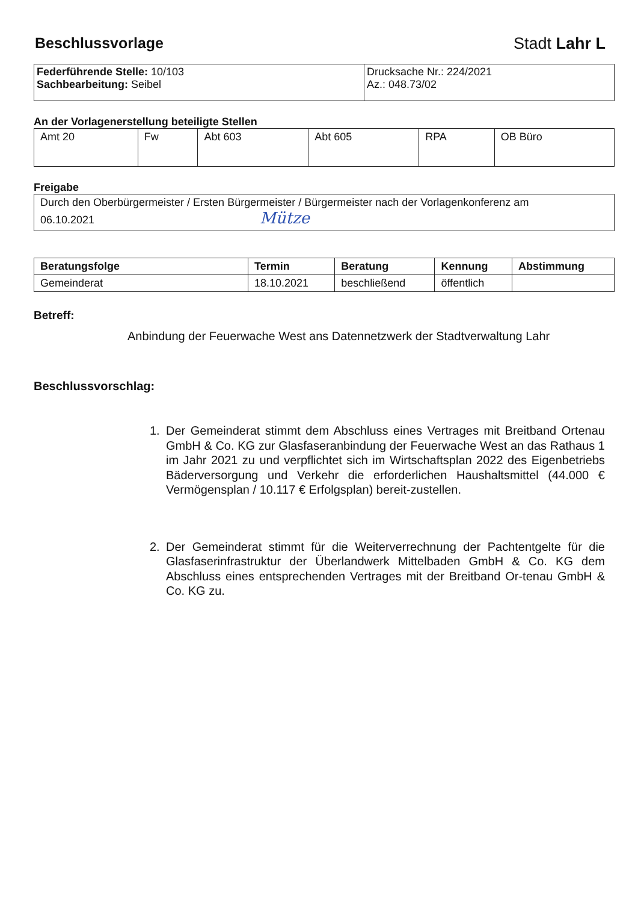Beschlussvorlage
Stadt Lahr L
| Federführende Stelle: 10/103 Sachbearbeitung: Seibel | Drucksache Nr.: 224/2021 Az.: 048.73/02 |
An der Vorlagenerstellung beteiligte Stellen
| Amt 20 | Fw | Abt 603 | Abt 605 | RPA | OB Büro |
Freigabe
| Durch den Oberbürgermeister / Ersten Bürgermeister / Bürgermeister nach der Vorlagenkonferenz am 06.10.2021 Mütze |
| Beratungsfolge | Termin | Beratung | Kennung | Abstimmung |
| --- | --- | --- | --- | --- |
| Gemeinderat | 18.10.2021 | beschließend | öffentlich | |
Betreff:
Anbindung der Feuerwache West ans Datennetzwerk der Stadtverwaltung Lahr
Beschlussvorschlag:
1. Der Gemeinderat stimmt dem Abschluss eines Vertrages mit Breitband Ortenau GmbH & Co. KG zur Glasfaseranbindung der Feuerwache West an das Rathaus 1 im Jahr 2021 zu und verpflichtet sich im Wirtschaftsplan 2022 des Eigenbetriebs Bäderversorgung und Verkehr die erforderlichen Haushaltsmittel (44.000 € Vermögensplan / 10.117 € Erfolgsplan) bereit-zustellen.
2. Der Gemeinderat stimmt für die Weiterverrechnung der Pachtentgelte für die Glasfaserinfrastruktur der Überlandwerk Mittelbaden GmbH & Co. KG dem Abschluss eines entsprechenden Vertrages mit der Breitband Or-tenau GmbH & Co. KG zu.